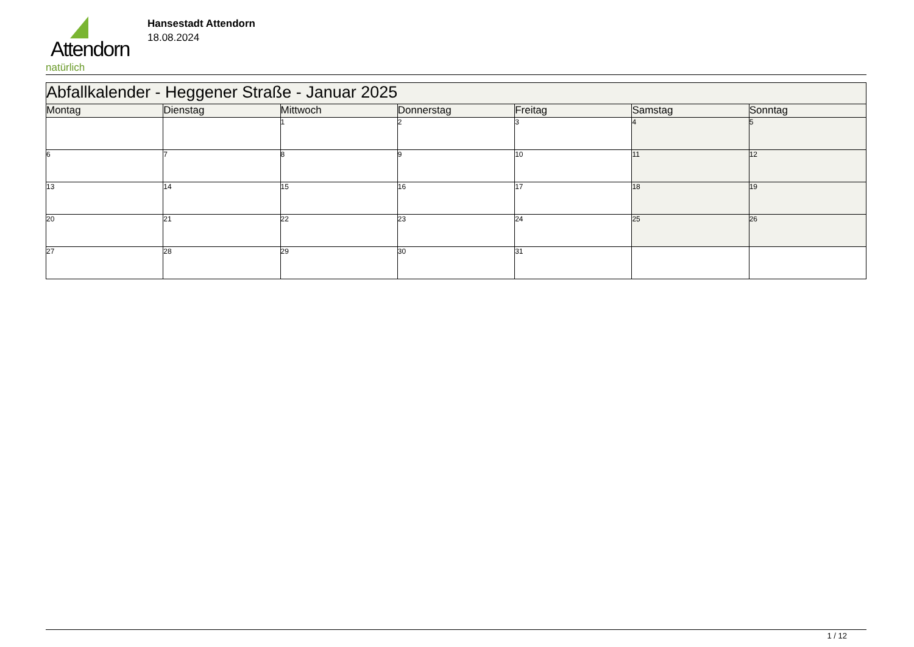Attendorn
natürlich
Hansestadt Attendorn
18.08.2024
| Abfallkalender - Heggener Straße - Januar 2025 | | | | | | |
| --- | --- | --- | --- | --- | --- | --- |
| Montag | Dienstag | Mittwoch | Donnerstag | Freitag | Samstag | Sonntag |
| | | 1 | 2 | 3 | 4 | 5 |
| 6 | 7 | 8 | 9 | 10 | 11 | 12 |
| 13 | 14 | 15 | 16 | 17 | 18 | 19 |
| 20 | 21 | 22 | 23 | 24 | 25 | 26 |
| 27 | 28 | 29 | 30 | 31 | | |
1 / 12